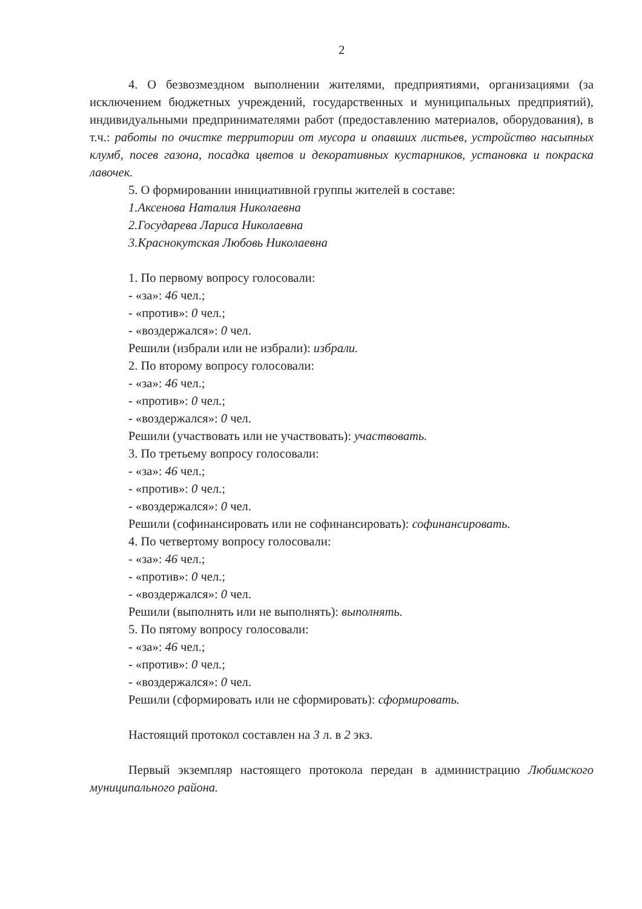2
4. О безвозмездном выполнении жителями, предприятиями, организациями (за исключением бюджетных учреждений, государственных и муниципальных предприятий), индивидуальными предпринимателями работ (предоставлению материалов, оборудования), в т.ч.: работы по очистке территории от мусора и опавших листьев, устройство насыпных клумб, посев газона, посадка цветов и декоративных кустарников, установка и покраска лавочек.
5. О формировании инициативной группы жителей в составе:
1.Аксенова Наталия Николаевна
2.Государева Лариса Николаевна
3.Краснокутская Любовь Николаевна
1. По первому вопросу голосовали:
- «за»: 46 чел.;
- «против»: 0 чел.;
- «воздержался»: 0 чел.
Решили (избрали или не избрали): избрали.
2. По второму вопросу голосовали:
- «за»: 46 чел.;
- «против»: 0 чел.;
- «воздержался»: 0 чел.
Решили (участвовать или не участвовать): участвовать.
3. По третьему вопросу голосовали:
- «за»: 46 чел.;
- «против»: 0 чел.;
- «воздержался»: 0 чел.
Решили (софинансировать или не софинансировать): софинансировать.
4. По четвертому вопросу голосовали:
- «за»: 46 чел.;
- «против»: 0 чел.;
- «воздержался»: 0 чел.
Решили (выполнять или не выполнять): выполнять.
5. По пятому вопросу голосовали:
- «за»: 46 чел.;
- «против»: 0 чел.;
- «воздержался»: 0 чел.
Решили (сформировать или не сформировать): сформировать.
Настоящий протокол составлен на 3 л. в 2 экз.
Первый экземпляр настоящего протокола передан в администрацию Любимского муниципального района.